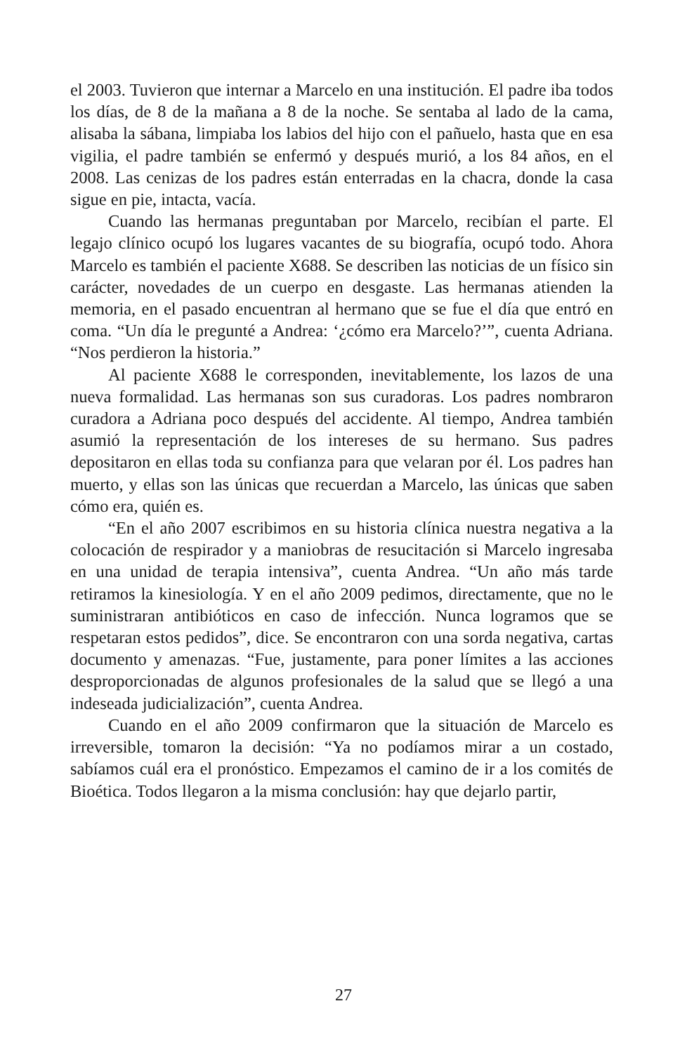el 2003. Tuvieron que internar a Marcelo en una institución. El padre iba todos los días, de 8 de la mañana a 8 de la noche. Se sentaba al lado de la cama, alisaba la sábana, limpiaba los labios del hijo con el pañuelo, hasta que en esa vigilia, el padre también se enfermó y después murió, a los 84 años, en el 2008. Las cenizas de los padres están enterradas en la chacra, donde la casa sigue en pie, intacta, vacía.
Cuando las hermanas preguntaban por Marcelo, recibían el parte. El legajo clínico ocupó los lugares vacantes de su biografía, ocupó todo. Ahora Marcelo es también el paciente X688. Se describen las noticias de un físico sin carácter, novedades de un cuerpo en desgaste. Las hermanas atienden la memoria, en el pasado encuentran al hermano que se fue el día que entró en coma. “Un día le pregunté a Andrea: ‘¿cómo era Marcelo?’”, cuenta Adriana. “Nos perdieron la historia.”
Al paciente X688 le corresponden, inevitablemente, los lazos de una nueva formalidad. Las hermanas son sus curadoras. Los padres nombraron curadora a Adriana poco después del accidente. Al tiempo, Andrea también asumió la representación de los intereses de su hermano. Sus padres depositaron en ellas toda su confianza para que velaran por él. Los padres han muerto, y ellas son las únicas que recuerdan a Marcelo, las únicas que saben cómo era, quién es.
“En el año 2007 escribimos en su historia clínica nuestra negativa a la colocación de respirador y a maniobras de resucitación si Marcelo ingresaba en una unidad de terapia intensiva”, cuenta Andrea. “Un año más tarde retiramos la kinesiología. Y en el año 2009 pedimos, directamente, que no le suministraran antibióticos en caso de infección. Nunca logramos que se respetaran estos pedidos”, dice. Se encontraron con una sorda negativa, cartas documento y amenazas. “Fue, justamente, para poner límites a las acciones desproporcionadas de algunos profesionales de la salud que se llegó a una indeseada judicialización”, cuenta Andrea.
Cuando en el año 2009 confirmaron que la situación de Marcelo es irreversible, tomaron la decisión: “Ya no podíamos mirar a un costado, sabíamos cuál era el pronóstico. Empezamos el camino de ir a los comités de Bioética. Todos llegaron a la misma conclusión: hay que dejarlo partir,
27